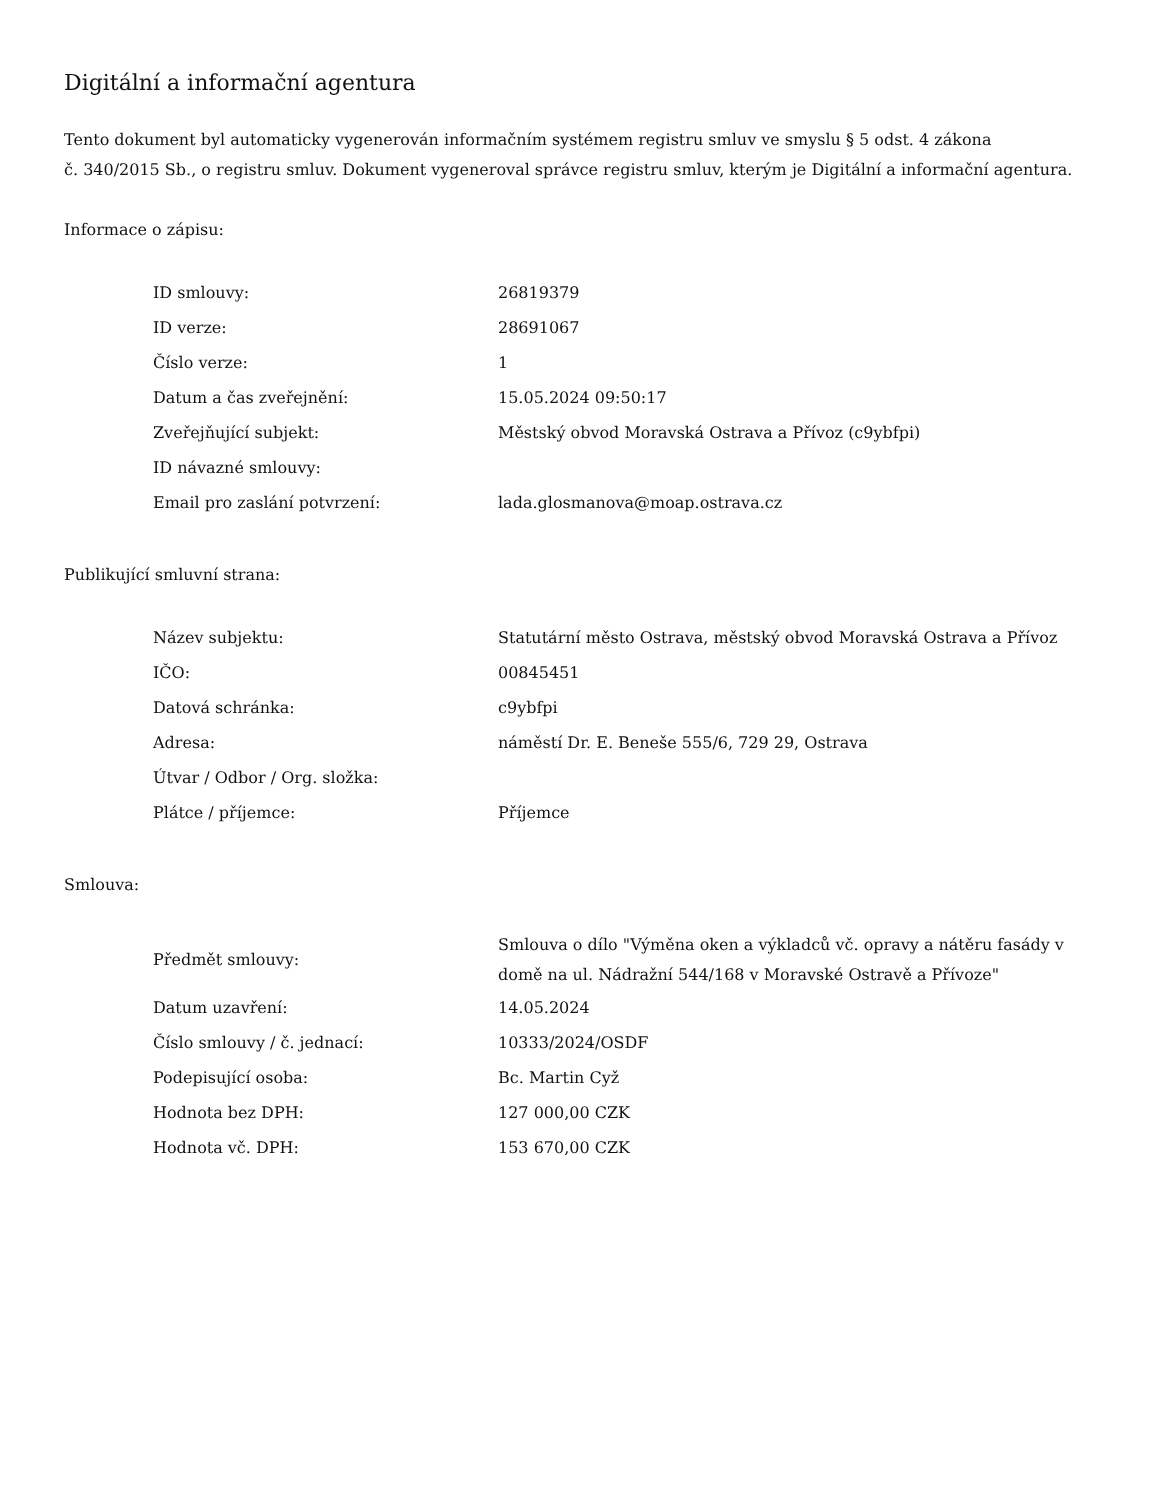Digitální a informační agentura
Tento dokument byl automaticky vygenerován informačním systémem registru smluv ve smyslu § 5 odst. 4 zákona
č. 340/2015 Sb., o registru smluv. Dokument vygeneroval správce registru smluv, kterým je Digitální a informační agentura.
Informace o zápisu:
| ID smlouvy: | 26819379 |
| ID verze: | 28691067 |
| Číslo verze: | 1 |
| Datum a čas zveřejnění: | 15.05.2024 09:50:17 |
| Zveřejňující subjekt: | Městský obvod Moravská Ostrava a Přívoz (c9ybfpi) |
| ID návazné smlouvy: | |
| Email pro zaslání potvrzení: | lada.glosmanova@moap.ostrava.cz |
Publikující smluvní strana:
| Název subjektu: | Statutární město Ostrava, městský obvod Moravská Ostrava a Přívoz |
| IČO: | 00845451 |
| Datová schránka: | c9ybfpi |
| Adresa: | náměstí Dr. E. Beneše 555/6, 729 29, Ostrava |
| Útvar / Odbor / Org. složka: | |
| Plátce / příjemce: | Příjemce |
Smlouva:
| Předmět smlouvy: | Smlouva o dílo "Výměna oken a výkladců vč. opravy a nátěru fasády v domě na ul. Nádražní 544/168 v Moravské Ostravě a Přívoze" |
| Datum uzavření: | 14.05.2024 |
| Číslo smlouvy / č. jednací: | 10333/2024/OSDF |
| Podepisující osoba: | Bc. Martin Cyž |
| Hodnota bez DPH: | 127 000,00 CZK |
| Hodnota vč. DPH: | 153 670,00 CZK |